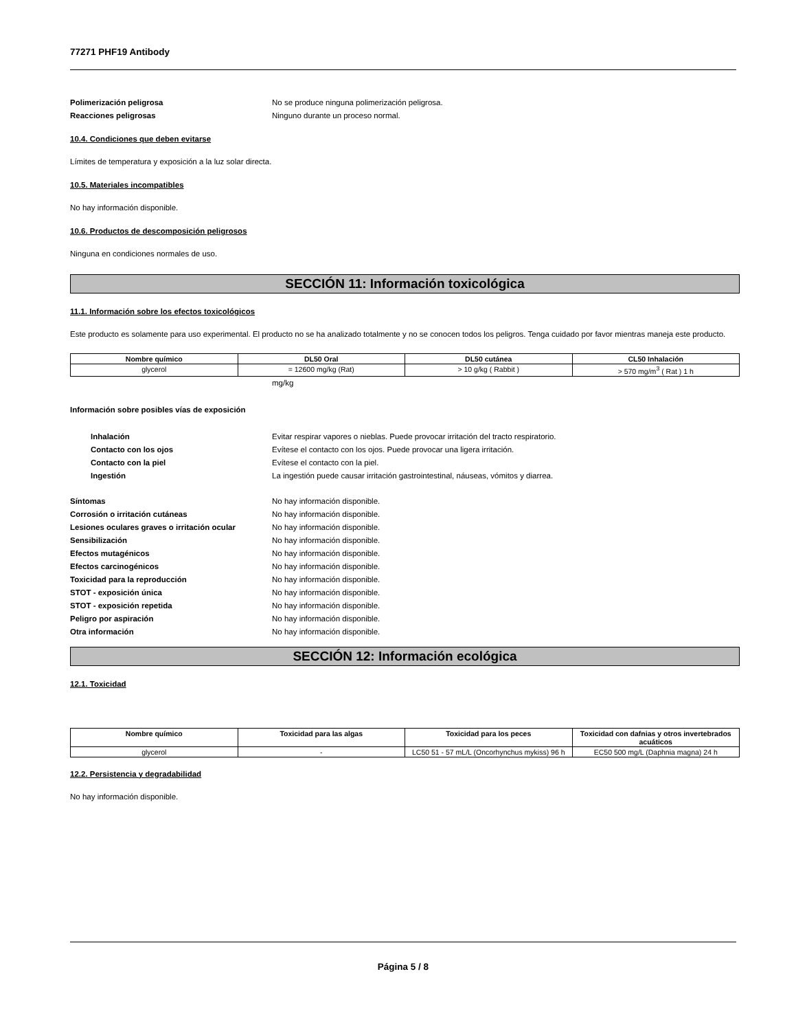77271 PHF19 Antibody
Polimerización peligrosa No se produce ninguna polimerización peligrosa.
Reacciones peligrosas Ninguno durante un proceso normal.
10.4. Condiciones que deben evitarse
Límites de temperatura y exposición a la luz solar directa.
10.5. Materiales incompatibles
No hay información disponible.
10.6. Productos de descomposición peligrosos
Ninguna en condiciones normales de uso.
SECCIÓN 11: Información toxicológica
11.1. Información sobre los efectos toxicológicos
Este producto es solamente para uso experimental. El producto no se ha analizado totalmente y no se conocen todos los peligros. Tenga cuidado por favor mientras maneja este producto.
| Nombre químico | DL50 Oral | DL50 cutánea | CL50 Inhalación |
| --- | --- | --- | --- |
| glycerol | = 12600 mg/kg (Rat) | > 10 g/kg ( Rabbit ) | > 570 mg/m<sup>3</sup> ( Rat ) 1 h |
mg/kg
Información sobre posibles vías de exposición
Inhalación Evitar respirar vapores o nieblas. Puede provocar irritación del tracto respiratorio.
Contacto con los ojos Evítese el contacto con los ojos. Puede provocar una ligera irritación.
Contacto con la piel Evítese el contacto con la piel.
Ingestión La ingestión puede causar irritación gastrointestinal, náuseas, vómitos y diarrea.
Síntomas No hay información disponible.
Corrosión o irritación cutáneas No hay información disponible.
Lesiones oculares graves o irritación ocular
No hay información disponible.
Sensibilización No hay información disponible.
Efectos mutagénicos No hay información disponible.
Efectos carcinogénicos No hay información disponible.
Toxicidad para la reproducción No hay información disponible.
STOT - exposición única No hay información disponible.
STOT - exposición repetida No hay información disponible.
Peligro por aspiración No hay información disponible.
Otra información No hay información disponible.
SECCIÓN 12: Información ecológica
12.1. Toxicidad
| Nombre químico | Toxicidad para las algas | Toxicidad para los peces | Toxicidad con dafnias y otros invertebrados acuáticos |
| --- | --- | --- | --- |
| glycerol | - | LC50 51 - 57 mL/L (Oncorhynchus mykiss) 96 h | EC50 500 mg/L (Daphnia magna) 24 h |
12.2. Persistencia y degradabilidad
No hay información disponible.
Página 5 / 8